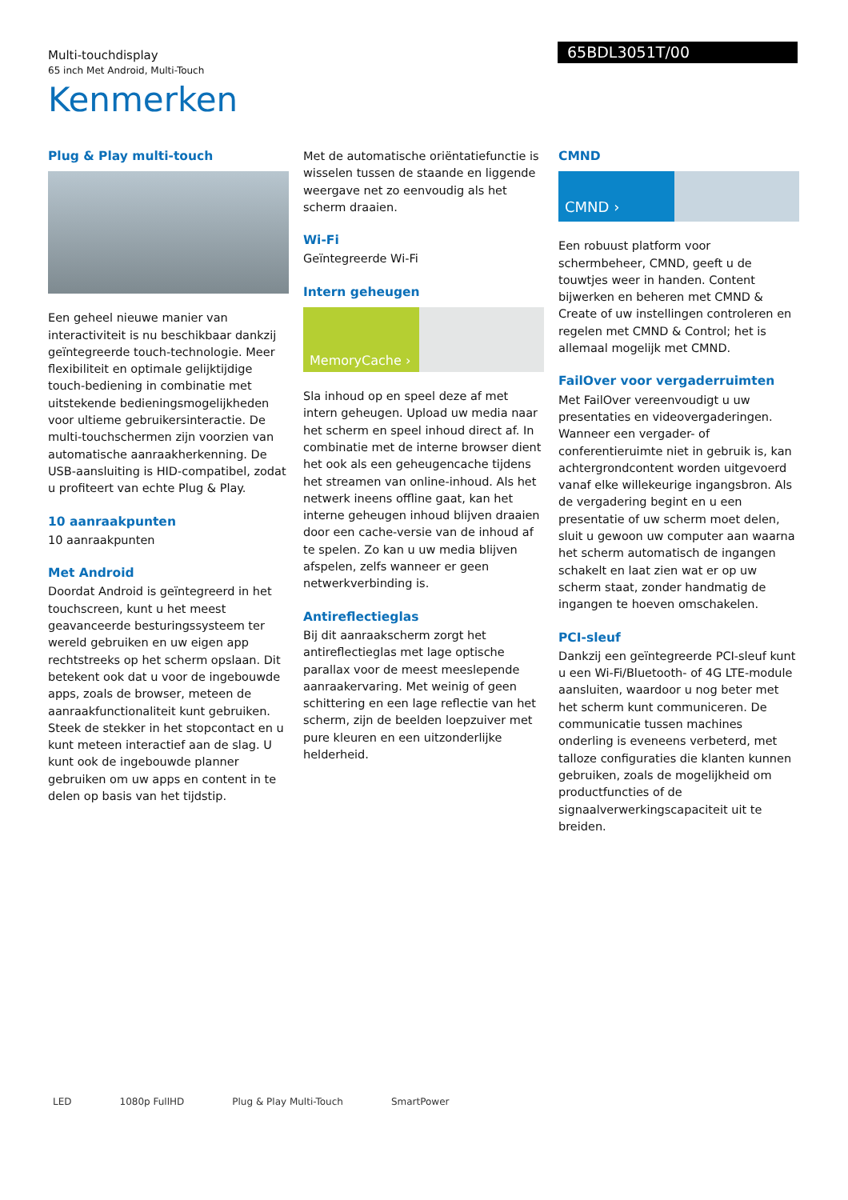Multi-touchdisplay
65 inch Met Android, Multi-Touch
65BDL3051T/00
Kenmerken
Plug & Play multi-touch
Een geheel nieuwe manier van interactiviteit is nu beschikbaar dankzij geïntegreerde touch-technologie. Meer flexibiliteit en optimale gelijktijdige touch-bediening in combinatie met uitstekende bedieningsmogelijkheden voor ultieme gebruikersinteractie. De multi-touchschermen zijn voorzien van automatische aanraakherkenning. De USB-aansluiting is HID-compatibel, zodat u profiteert van echte Plug & Play.
10 aanraakpunten
10 aanraakpunten
Met Android
Doordat Android is geïntegreerd in het touchscreen, kunt u het meest geavanceerde besturingssysteem ter wereld gebruiken en uw eigen app rechtstreeks op het scherm opslaan. Dit betekent ook dat u voor de ingebouwde apps, zoals de browser, meteen de aanraakfunctionaliteit kunt gebruiken. Steek de stekker in het stopcontact en u kunt meteen interactief aan de slag. U kunt ook de ingebouwde planner gebruiken om uw apps en content in te delen op basis van het tijdstip.
Met de automatische oriëntatiefunctie is wisselen tussen de staande en liggende weergave net zo eenvoudig als het scherm draaien.
Wi-Fi
Geïntegreerde Wi-Fi
Intern geheugen
MemoryCache ›
Sla inhoud op en speel deze af met intern geheugen. Upload uw media naar het scherm en speel inhoud direct af. In combinatie met de interne browser dient het ook als een geheugencache tijdens het streamen van online-inhoud. Als het netwerk ineens offline gaat, kan het interne geheugen inhoud blijven draaien door een cache-versie van de inhoud af te spelen. Zo kan u uw media blijven afspelen, zelfs wanneer er geen netwerkverbinding is.
Antireflectieglas
Bij dit aanraakscherm zorgt het antireflectieglas met lage optische parallax voor de meest meeslepende aanraakervaring. Met weinig of geen schittering en een lage reflectie van het scherm, zijn de beelden loepzuiver met pure kleuren en een uitzonderlijke helderheid.
CMND
CMND ›
Een robuust platform voor schermbeheer, CMND, geeft u de touwtjes weer in handen. Content bijwerken en beheren met CMND & Create of uw instellingen controleren en regelen met CMND & Control; het is allemaal mogelijk met CMND.
FailOver voor vergaderruimten
Met FailOver vereenvoudigt u uw presentaties en videovergaderingen. Wanneer een vergader- of conferentieruimte niet in gebruik is, kan achtergrondcontent worden uitgevoerd vanaf elke willekeurige ingangsbron. Als de vergadering begint en u een presentatie of uw scherm moet delen, sluit u gewoon uw computer aan waarna het scherm automatisch de ingangen schakelt en laat zien wat er op uw scherm staat, zonder handmatig de ingangen te hoeven omschakelen.
PCI-sleuf
Dankzij een geïntegreerde PCI-sleuf kunt u een Wi-Fi/Bluetooth- of 4G LTE-module aansluiten, waardoor u nog beter met het scherm kunt communiceren. De communicatie tussen machines onderling is eveneens verbeterd, met talloze configuraties die klanten kunnen gebruiken, zoals de mogelijkheid om productfuncties of de signaalverwerkingscapaciteit uit te breiden.
LED 1080p FullHD Plug & Play Multi-Touch SmartPower